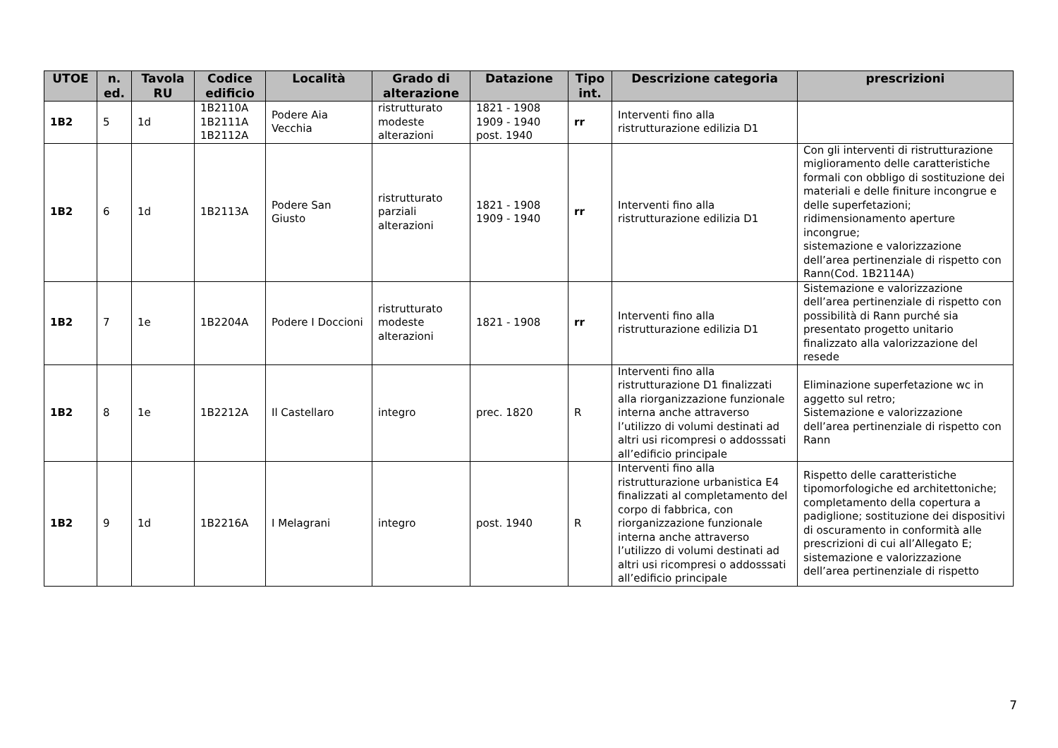| UTOE | n. ed. | Tavola RU | Codice edificio | Località | Grado di alterazione | Datazione | Tipo int. | Descrizione categoria | prescrizioni |
| --- | --- | --- | --- | --- | --- | --- | --- | --- | --- |
| 1B2 | 5 | 1d | 1B2110A 1B2111A 1B2112A | Podere Aia Vecchia | ristrutturato modeste alterazioni | 1821 - 1908 1909 - 1940 post. 1940 | rr | Interventi fino alla ristrutturazione edilizia D1 | |
| 1B2 | 6 | 1d | 1B2113A | Podere San Giusto | ristrutturato parziali alterazioni | 1821 - 1908 1909 - 1940 | rr | Interventi fino alla ristrutturazione edilizia D1 | Con gli interventi di ristrutturazione miglioramento delle caratteristiche formali con obbligo di sostituzione dei materiali e delle finiture incongrue e delle superfetazioni; ridimensionamento aperture incongrue; sistemazione e valorizzazione dell’area pertinenziale di rispetto con Rann(Cod. 1B2114A) |
| 1B2 | 7 | 1e | 1B2204A | Podere I Doccioni | ristrutturato modeste alterazioni | 1821 - 1908 | rr | Interventi fino alla ristrutturazione edilizia D1 | Sistemazione e valorizzazione dell’area pertinenziale di rispetto con possibilità di Rann purché sia presentato progetto unitario finalizzato alla valorizzazione del resede |
| 1B2 | 8 | 1e | 1B2212A | Il Castellaro | integro | prec. 1820 | R | Interventi fino alla ristrutturazione D1 finalizzati alla riorganizzazione funzionale interna anche attraverso l’utilizzo di volumi destinati ad altri usi ricompresi o addosssati all’edificio principale | Eliminazione superfetazione wc in aggetto sul retro; Sistemazione e valorizzazione dell’area pertinenziale di rispetto con Rann |
| 1B2 | 9 | 1d | 1B2216A | I Melagrani | integro | post. 1940 | R | Interventi fino alla ristrutturazione urbanistica E4 finalizzati al completamento del corpo di fabbrica, con riorganizzazione funzionale interna anche attraverso l’utilizzo di volumi destinati ad altri usi ricompresi o addosssati all’edificio principale | Rispetto delle caratteristiche tipomorfologiche ed architettoniche; completamento della copertura a padiglione; sostituzione dei dispositivi di oscuramento in conformità alle prescrizioni di cui all’Allegato E; sistemazione e valorizzazione dell’area pertinenziale di rispetto |
7